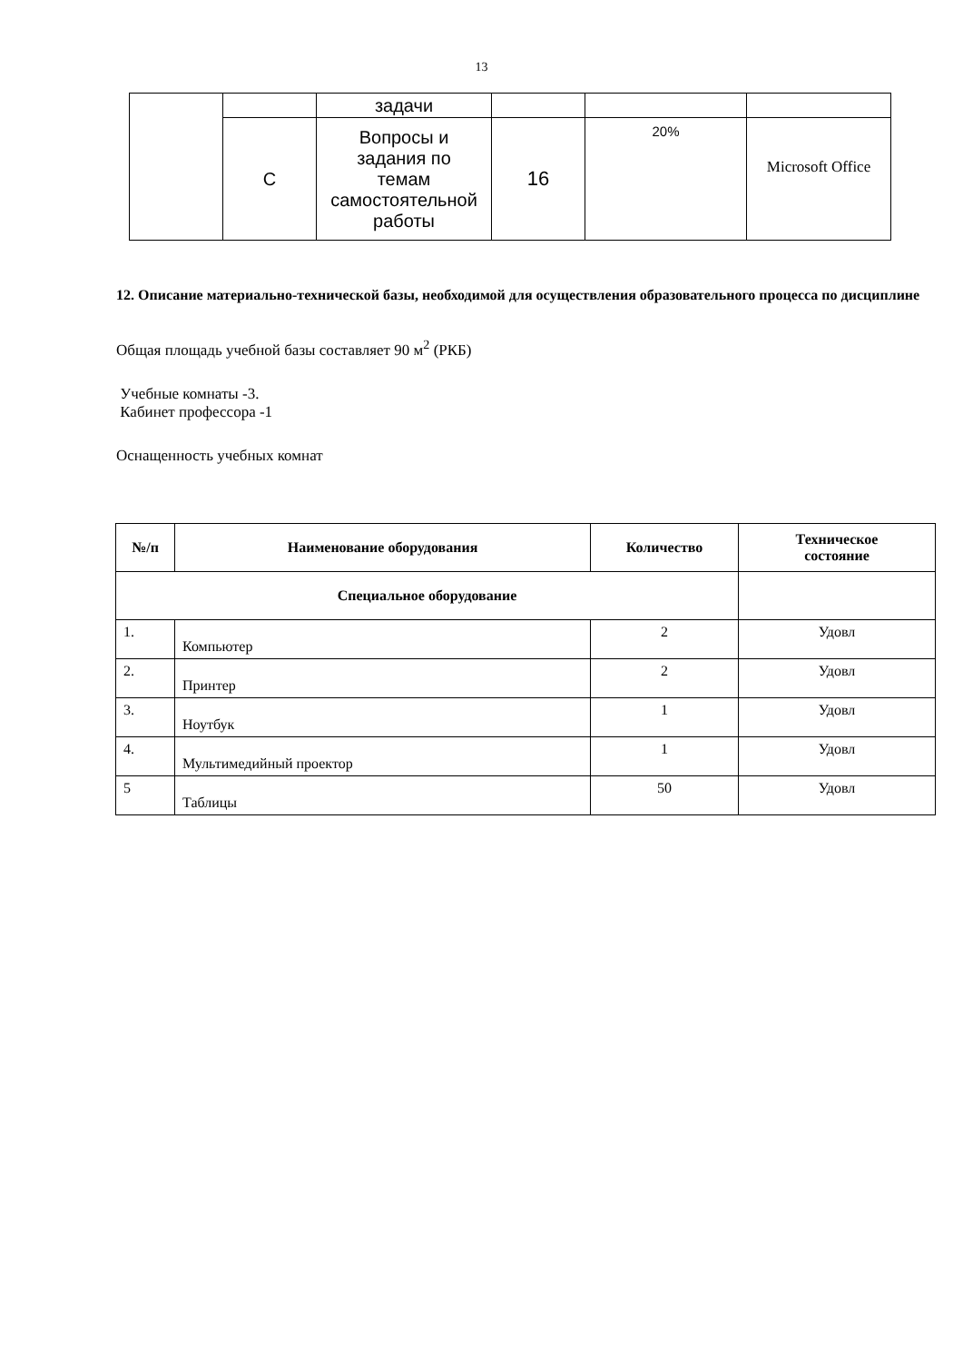13
| | | задачи | | | |
| | С | Вопросы и задания по темам самостоятельной работы | 16 | 20% | Microsoft Office |
12. Описание материально-технической базы, необходимой для осуществления образовательного процесса по дисциплине
Общая площадь учебной базы составляет 90 м<sup>2</sup> (РКБ)
Учебные комнаты -3.
Кабинет профессора -1
Оснащенность учебных комнат
| №/п | Наименование оборудования | Количество | Техническое состояние |
| --- | --- | --- | --- |
| Специальное оборудование | | | |
| 1. | Компьютер | 2 | Удовл |
| 2. | Принтер | 2 | Удовл |
| 3. | Ноутбук | 1 | Удовл |
| 4. | Мультимедийный проектор | 1 | Удовл |
| 5 | Таблицы | 50 | Удовл |